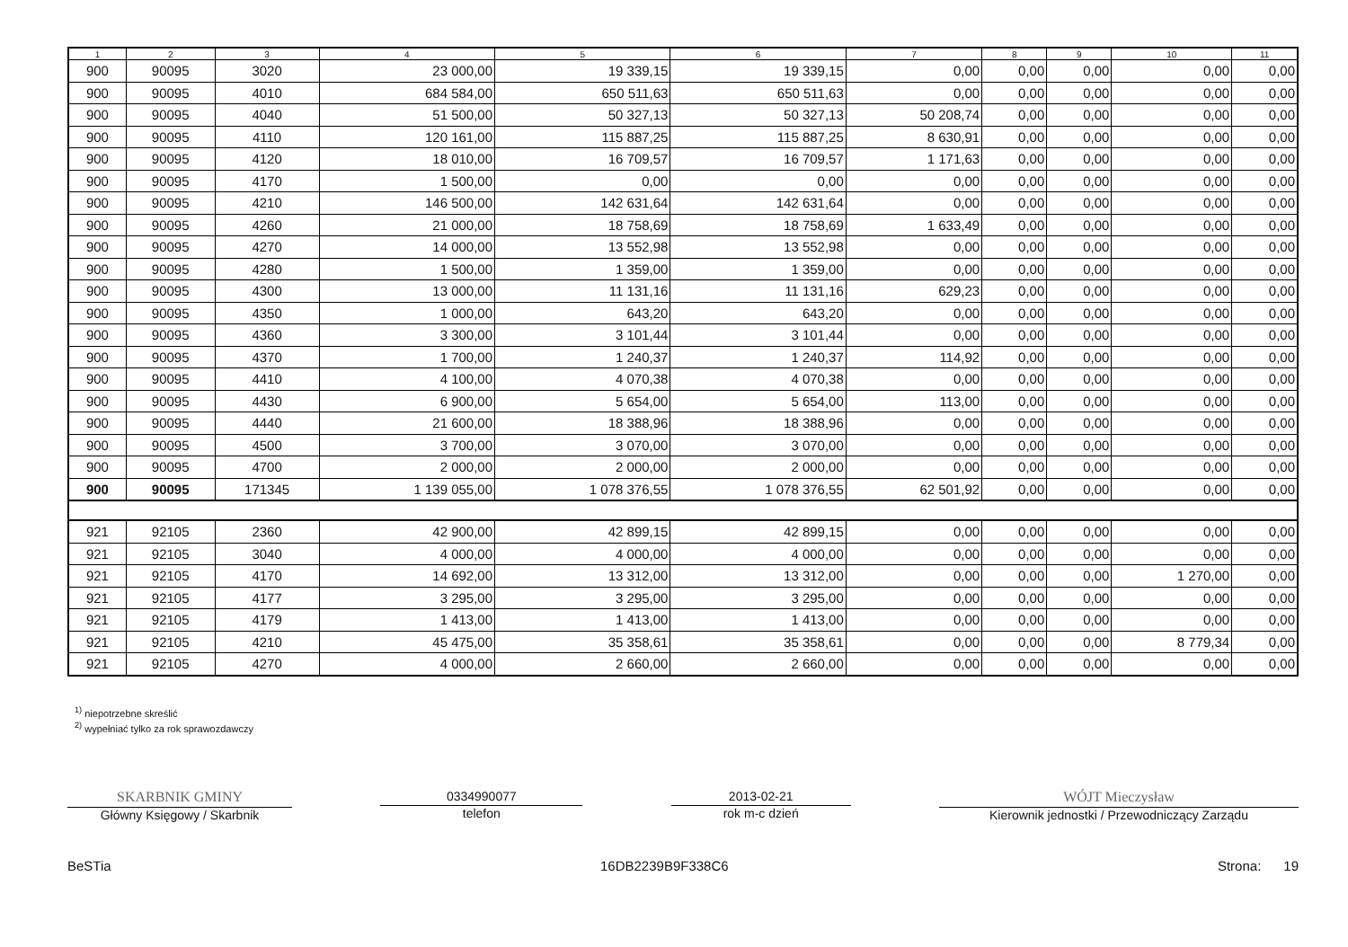| 1 | 2 | 3 | 4 | 5 | 6 | 7 | 8 | 9 | 10 | 11 |
| --- | --- | --- | --- | --- | --- | --- | --- | --- | --- | --- |
| 900 | 90095 | 3020 | 23 000,00 | 19 339,15 | 19 339,15 | 0,00 | 0,00 | 0,00 | 0,00 | 0,00 |
| 900 | 90095 | 4010 | 684 584,00 | 650 511,63 | 650 511,63 | 0,00 | 0,00 | 0,00 | 0,00 | 0,00 |
| 900 | 90095 | 4040 | 51 500,00 | 50 327,13 | 50 327,13 | 50 208,74 | 0,00 | 0,00 | 0,00 | 0,00 |
| 900 | 90095 | 4110 | 120 161,00 | 115 887,25 | 115 887,25 | 8 630,91 | 0,00 | 0,00 | 0,00 | 0,00 |
| 900 | 90095 | 4120 | 18 010,00 | 16 709,57 | 16 709,57 | 1 171,63 | 0,00 | 0,00 | 0,00 | 0,00 |
| 900 | 90095 | 4170 | 1 500,00 | 0,00 | 0,00 | 0,00 | 0,00 | 0,00 | 0,00 | 0,00 |
| 900 | 90095 | 4210 | 146 500,00 | 142 631,64 | 142 631,64 | 0,00 | 0,00 | 0,00 | 0,00 | 0,00 |
| 900 | 90095 | 4260 | 21 000,00 | 18 758,69 | 18 758,69 | 1 633,49 | 0,00 | 0,00 | 0,00 | 0,00 |
| 900 | 90095 | 4270 | 14 000,00 | 13 552,98 | 13 552,98 | 0,00 | 0,00 | 0,00 | 0,00 | 0,00 |
| 900 | 90095 | 4280 | 1 500,00 | 1 359,00 | 1 359,00 | 0,00 | 0,00 | 0,00 | 0,00 | 0,00 |
| 900 | 90095 | 4300 | 13 000,00 | 11 131,16 | 11 131,16 | 629,23 | 0,00 | 0,00 | 0,00 | 0,00 |
| 900 | 90095 | 4350 | 1 000,00 | 643,20 | 643,20 | 0,00 | 0,00 | 0,00 | 0,00 | 0,00 |
| 900 | 90095 | 4360 | 3 300,00 | 3 101,44 | 3 101,44 | 0,00 | 0,00 | 0,00 | 0,00 | 0,00 |
| 900 | 90095 | 4370 | 1 700,00 | 1 240,37 | 1 240,37 | 114,92 | 0,00 | 0,00 | 0,00 | 0,00 |
| 900 | 90095 | 4410 | 4 100,00 | 4 070,38 | 4 070,38 | 0,00 | 0,00 | 0,00 | 0,00 | 0,00 |
| 900 | 90095 | 4430 | 6 900,00 | 5 654,00 | 5 654,00 | 113,00 | 0,00 | 0,00 | 0,00 | 0,00 |
| 900 | 90095 | 4440 | 21 600,00 | 18 388,96 | 18 388,96 | 0,00 | 0,00 | 0,00 | 0,00 | 0,00 |
| 900 | 90095 | 4500 | 3 700,00 | 3 070,00 | 3 070,00 | 0,00 | 0,00 | 0,00 | 0,00 | 0,00 |
| 900 | 90095 | 4700 | 2 000,00 | 2 000,00 | 2 000,00 | 0,00 | 0,00 | 0,00 | 0,00 | 0,00 |
| 900 | 90095 | 171345 | 1 139 055,00 | 1 078 376,55 | 1 078 376,55 | 62 501,92 | 0,00 | 0,00 | 0,00 | 0,00 |
| 921 | 92105 | 2360 | 42 900,00 | 42 899,15 | 42 899,15 | 0,00 | 0,00 | 0,00 | 0,00 | 0,00 |
| 921 | 92105 | 3040 | 4 000,00 | 4 000,00 | 4 000,00 | 0,00 | 0,00 | 0,00 | 0,00 | 0,00 |
| 921 | 92105 | 4170 | 14 692,00 | 13 312,00 | 13 312,00 | 0,00 | 0,00 | 0,00 | 1 270,00 | 0,00 |
| 921 | 92105 | 4177 | 3 295,00 | 3 295,00 | 3 295,00 | 0,00 | 0,00 | 0,00 | 0,00 | 0,00 |
| 921 | 92105 | 4179 | 1 413,00 | 1 413,00 | 1 413,00 | 0,00 | 0,00 | 0,00 | 0,00 | 0,00 |
| 921 | 92105 | 4210 | 45 475,00 | 35 358,61 | 35 358,61 | 0,00 | 0,00 | 0,00 | 8 779,34 | 0,00 |
| 921 | 92105 | 4270 | 4 000,00 | 2 660,00 | 2 660,00 | 0,00 | 0,00 | 0,00 | 0,00 | 0,00 |
<sup>1)</sup> niepotrzebne skreślić
<sup>2)</sup> wypełniać tylko za rok sprawozdawczy
SKARBNIK GMINY
Główny Księgowy / Skarbnik
0334990077
telefon
2013-02-21
rok m-c dzień
WÓJT Mieczysław
Kierownik jednostki / Przewodniczący Zarządu
BeSTia 16DB2239B9F338C6 Strona: 19